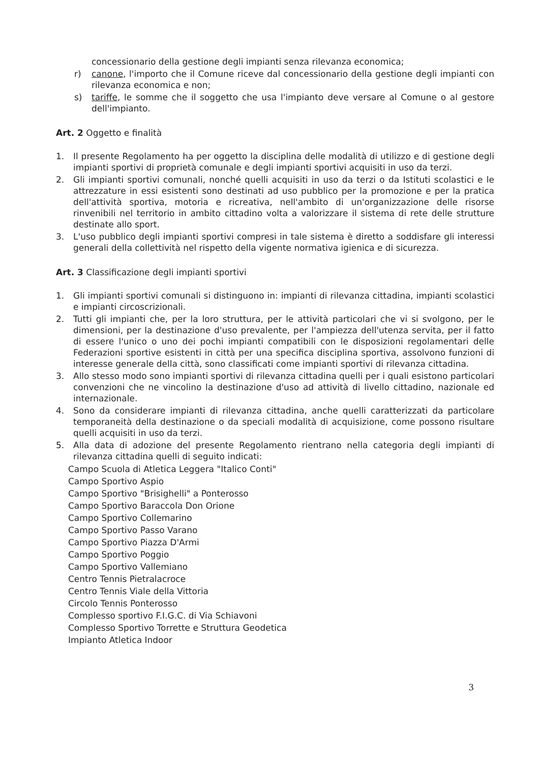concessionario della gestione degli impianti senza rilevanza economica;
r) canone, l'importo che il Comune riceve dal concessionario della gestione degli impianti con rilevanza economica e non;
s) tariffe, le somme che il soggetto che usa l'impianto deve versare al Comune o al gestore dell'impianto.
Art. 2 Oggetto e finalità
1. Il presente Regolamento ha per oggetto la disciplina delle modalità di utilizzo e di gestione degli impianti sportivi di proprietà comunale e degli impianti sportivi acquisiti in uso da terzi.
2. Gli impianti sportivi comunali, nonché quelli acquisiti in uso da terzi o da Istituti scolastici e le attrezzature in essi esistenti sono destinati ad uso pubblico per la promozione e per la pratica dell'attività sportiva, motoria e ricreativa, nell'ambito di un'organizzazione delle risorse rinvenibili nel territorio in ambito cittadino volta a valorizzare il sistema di rete delle strutture destinate allo sport.
3. L'uso pubblico degli impianti sportivi compresi in tale sistema è diretto a soddisfare gli interessi generali della collettività nel rispetto della vigente normativa igienica e di sicurezza.
Art. 3 Classificazione degli impianti sportivi
1. Gli impianti sportivi comunali si distinguono in: impianti di rilevanza cittadina, impianti scolastici e impianti circoscrizionali.
2. Tutti gli impianti che, per la loro struttura, per le attività particolari che vi si svolgono, per le dimensioni, per la destinazione d'uso prevalente, per l'ampiezza dell'utenza servita, per il fatto di essere l'unico o uno dei pochi impianti compatibili con le disposizioni regolamentari delle Federazioni sportive esistenti in città per una specifica disciplina sportiva, assolvono funzioni di interesse generale della città, sono classificati come impianti sportivi di rilevanza cittadina.
3. Allo stesso modo sono impianti sportivi di rilevanza cittadina quelli per i quali esistono particolari convenzioni che ne vincolino la destinazione d'uso ad attività di livello cittadino, nazionale ed internazionale.
4. Sono da considerare impianti di rilevanza cittadina, anche quelli caratterizzati da particolare temporaneità della destinazione o da speciali modalità di acquisizione, come possono risultare quelli acquisiti in uso da terzi.
5. Alla data di adozione del presente Regolamento rientrano nella categoria degli impianti di rilevanza cittadina quelli di seguito indicati:
Campo Scuola di Atletica Leggera "Italico Conti"
Campo Sportivo Aspio
Campo Sportivo "Brisighelli" a Ponterosso
Campo Sportivo Baraccola Don Orione
Campo Sportivo Collemarino
Campo Sportivo Passo Varano
Campo Sportivo Piazza D'Armi
Campo Sportivo Poggio
Campo Sportivo Vallemiano
Centro Tennis Pietralacroce
Centro Tennis Viale della Vittoria
Circolo Tennis Ponterosso
Complesso sportivo F.I.G.C. di Via Schiavoni
Complesso Sportivo Torrette e Struttura Geodetica
Impianto Atletica Indoor
3